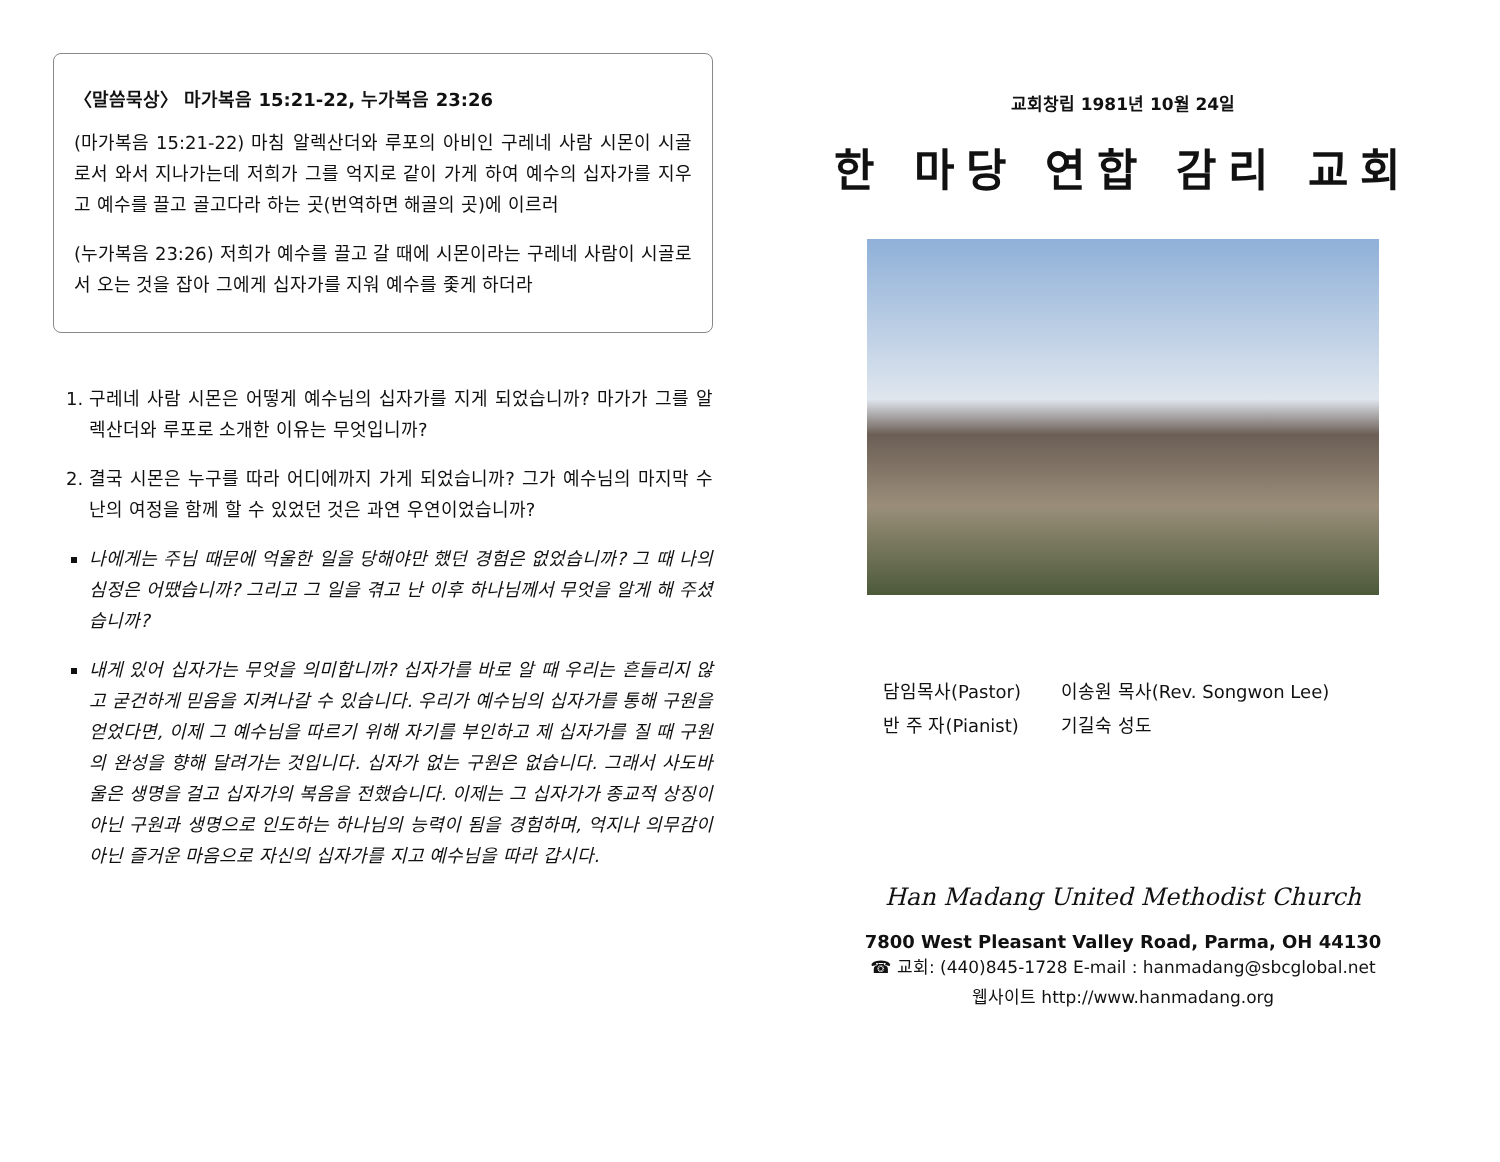〈말씀묵상〉 마가복음 15:21-22, 누가복음 23:26
(마가복음 15:21-22) 마침 알렉산더와 루포의 아비인 구레네 사람 시몬이 시골로서 와서 지나가는데 저희가 그를 억지로 같이 가게 하여 예수의 십자가를 지우고 예수를 끌고 골고다라 하는 곳(번역하면 해골의 곳)에 이르러
(누가복음 23:26) 저희가 예수를 끌고 갈 때에 시몬이라는 구레네 사람이 시골로서 오는 것을 잡아 그에게 십자가를 지워 예수를 좇게 하더라
1. 구레네 사람 시몬은 어떻게 예수님의 십자가를 지게 되었습니까? 마가가 그를 알렉산더와 루포로 소개한 이유는 무엇입니까?
2. 결국 시몬은 누구를 따라 어디에까지 가게 되었습니까? 그가 예수님의 마지막 수난의 여정을 함께 할 수 있었던 것은 과연 우연이었습니까?
나에게는 주님 때문에 억울한 일을 당해야만 했던 경험은 없었습니까? 그 때 나의 심정은 어땠습니까? 그리고 그 일을 겪고 난 이후 하나님께서 무엇을 알게 해 주셨습니까?
내게 있어 십자가는 무엇을 의미합니까? 십자가를 바로 알 때 우리는 흔들리지 않고 굳건하게 믿음을 지켜나갈 수 있습니다. 우리가 예수님의 십자가를 통해 구원을 얻었다면, 이제 그 예수님을 따르기 위해 자기를 부인하고 제 십자가를 질 때 구원의 완성을 향해 달려가는 것입니다. 십자가 없는 구원은 없습니다. 그래서 사도바울은 생명을 걸고 십자가의 복음을 전했습니다. 이제는 그 십자가가 종교적 상징이 아닌 구원과 생명으로 인도하는 하나님의 능력이 됨을 경험하며, 억지나 의무감이 아닌 즐거운 마음으로 자신의 십자가를 지고 예수님을 따라 갑시다.
교회창립 1981년 10월 24일
한 마당 연합 감리 교회
담임목사(Pastor) 이송원 목사(Rev. Songwon Lee)
반 주 자(Pianist) 기길숙 성도
Han Madang United Methodist Church
7800 West Pleasant Valley Road, Parma, OH 44130
☎ 교회: (440)845-1728 E-mail : hanmadang@sbcglobal.net
웹사이트 http://www.hanmadang.org